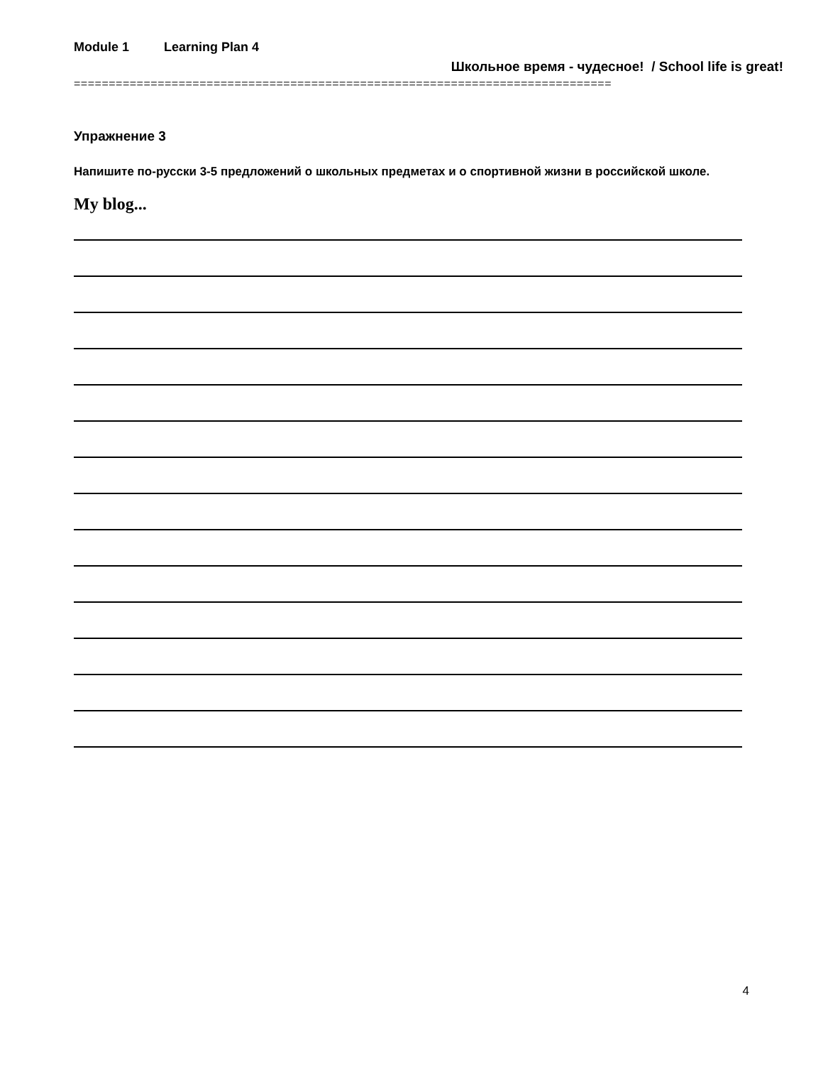Module 1 Learning Plan 4
Школьное время - чудесное! / School life is great!
=============================================================================
Упражнение 3
Напишите по-русски 3-5 предложений о школьных предметах и о спортивной жизни в российской школе.
My blog...
4